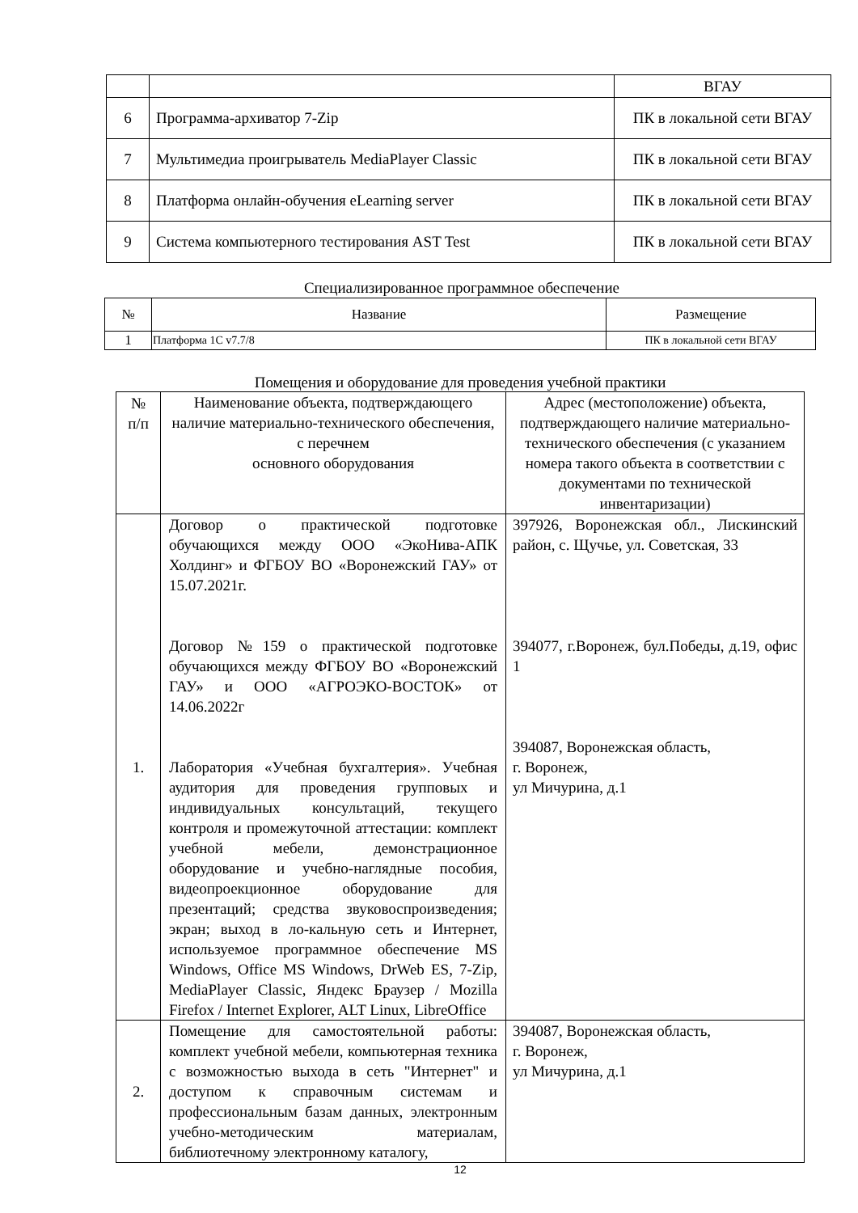| | | ВГАУ |
| 6 | Программа-архиватор 7-Zip | ПК в локальной сети ВГАУ |
| 7 | Мультимедиа проигрыватель MediaPlayer Classic | ПК в локальной сети ВГАУ |
| 8 | Платформа онлайн-обучения eLearning server | ПК в локальной сети ВГАУ |
| 9 | Система компьютерного тестирования AST Test | ПК в локальной сети ВГАУ |
Специализированное программное обеспечение
| № | Название | Размещение |
| --- | --- | --- |
| 1 | Платформа 1С v7.7/8 | ПК в локальной сети ВГАУ |
Помещения и оборудование для проведения учебной практики
| № п/п | Наименование объекта, подтверждающего наличие материально-технического обеспечения, с перечнем основного оборудования | Адрес (местоположение) объекта, подтверждающего наличие материально-технического обеспечения (с указанием номера такого объекта в соответствии с документами по технической инвентаризации) |
| 1. | Договор о практической подготовке обучающихся между ООО «ЭкоНива-АПК Холдинг» и ФГБОУ ВО «Воронежский ГАУ» от 15.07.2021г. Договор №159 о практической подготовке обучающихся между ФГБОУ ВО «Воронежский ГАУ» и ООО «АГРОЭКО-ВОСТОК» от 14.06.2022г Лаборатория «Учебная бухгалтерия». Учебная аудитория для проведения групповых и индивидуальных консультаций, текущего контроля и промежуточной аттестации: комплект учебной мебели, демонстрационное оборудование и учебно-наглядные пособия, видеопроекционное оборудование для презентаций; средства звуковоспроизведения; экран; выход в ло-кальную сеть и Интернет, используемое программное обеспечение MS Windows, Office MS Windows, DrWeb ES, 7-Zip, MediaPlayer Classic, Яндекс Браузер / Mozilla Firefox / Internet Explorer, ALT Linux, LibreOffice | 397926, Воронежская обл., Лискинский район, с. Щучье, ул. Советская, 33 394077, г.Воронеж, бул.Победы, д.19, офис 1 394087, Воронежская область, г. Воронеж, ул Мичурина, д.1 |
| 2. | Помещение для самостоятельной работы: комплект учебной мебели, компьютерная техника с возможностью выхода в сеть "Интернет" и доступом к справочным системам и профессиональным базам данных, электронным учебно-методическим материалам, библиотечному электронному каталогу, | 394087, Воронежская область, г. Воронеж, ул Мичурина, д.1 |
12